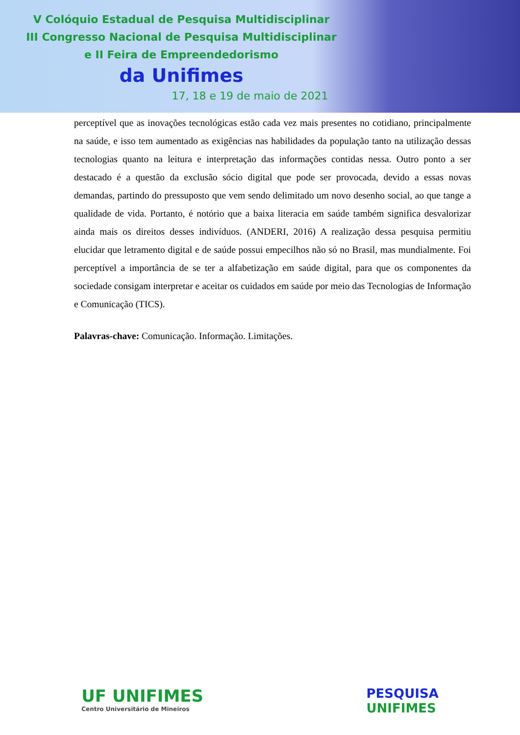V Colóquio Estadual de Pesquisa Multidisciplinar
III Congresso Nacional de Pesquisa Multidisciplinar
e II Feira de Empreendedorismo
da Unifimes
17, 18 e 19 de maio de 2021
perceptível que as inovações tecnológicas estão cada vez mais presentes no cotidiano, principalmente na saúde, e isso tem aumentado as exigências nas habilidades da população tanto na utilização dessas tecnologias quanto na leitura e interpretação das informações contidas nessa. Outro ponto a ser destacado é a questão da exclusão sócio digital que pode ser provocada, devido a essas novas demandas, partindo do pressuposto que vem sendo delimitado um novo desenho social, ao que tange a qualidade de vida. Portanto, é notório que a baixa literacia em saúde também significa desvalorizar ainda mais os direitos desses indivíduos. (ANDERI, 2016) A realização dessa pesquisa permitiu elucidar que letramento digital e de saúde possui empecilhos não só no Brasil, mas mundialmente. Foi perceptível a importância de se ter a alfabetização em saúde digital, para que os componentes da sociedade consigam interpretar e aceitar os cuidados em saúde por meio das Tecnologias de Informação e Comunicação (TICS).
Palavras-chave: Comunicação. Informação. Limitações.
UF UNIFIMES
Centro Universitário de Mineiros
PESQUISA
UNIFIMES